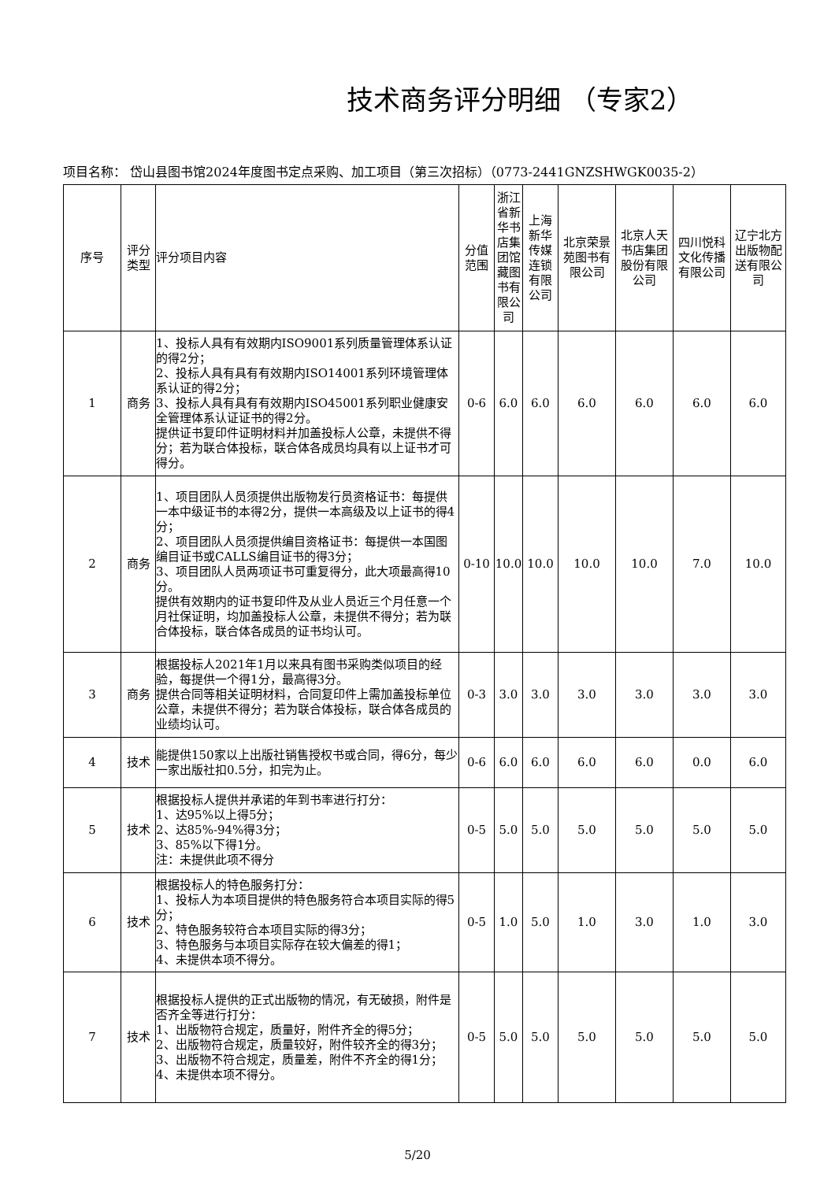技术商务评分明细 （专家2）
项目名称： 岱山县图书馆2024年度图书定点采购、加工项目（第三次招标）（0773-2441GNZSHWGK0035-2）
| 序号 | 评分类型 | 评分项目内容 | 分值范围 | 浙江省新华书店集团馆藏图书有限公司 | 上海新华传媒连锁有限公司 | 北京荣景苑图书有限公司 | 北京人天书店集团股份有限公司 | 四川悦科文化传播有限公司 | 辽宁北方出版物配送有限公司 |
| --- | --- | --- | --- | --- | --- | --- | --- | --- | --- |
| 1 | 商务 | 1、投标人具有有效期内ISO9001系列质量管理体系认证的得2分； 2、投标人具有具有有效期内ISO14001系列环境管理体系认证的得2分； 3、投标人具有具有有效期内ISO45001系列职业健康安全管理体系认证证书的得2分。 提供证书复印件证明材料并加盖投标人公章，未提供不得分；若为联合体投标，联合体各成员均具有以上证书才可得分。 | 0-6 | 6.0 | 6.0 | 6.0 | 6.0 | 6.0 | 6.0 |
| 2 | 商务 | 1、项目团队人员须提供出版物发行员资格证书：每提供一本中级证书的本得2分，提供一本高级及以上证书的得4分； 2、项目团队人员须提供编目资格证书：每提供一本国图编目证书或CALLS编目证书的得3分； 3、项目团队人员两项证书可重复得分，此大项最高得10分。 提供有效期内的证书复印件及从业人员近三个月任意一个月社保证明，均加盖投标人公章，未提供不得分；若为联合体投标，联合体各成员的证书均认可。 | 0-10 | 10.0 | 10.0 | 10.0 | 10.0 | 7.0 | 10.0 |
| 3 | 商务 | 根据投标人2021年1月以来具有图书采购类似项目的经验，每提供一个得1分，最高得3分。 提供合同等相关证明材料，合同复印件上需加盖投标单位公章，未提供不得分；若为联合体投标，联合体各成员的业绩均认可。 | 0-3 | 3.0 | 3.0 | 3.0 | 3.0 | 3.0 | 3.0 |
| 4 | 技术 | 能提供150家以上出版社销售授权书或合同，得6分，每少一家出版社扣0.5分，扣完为止。 | 0-6 | 6.0 | 6.0 | 6.0 | 6.0 | 0.0 | 6.0 |
| 5 | 技术 | 根据投标人提供并承诺的年到书率进行打分： 1、达95%以上得5分； 2、达85%-94%得3分； 3、85%以下得1分。 注：未提供此项不得分 | 0-5 | 5.0 | 5.0 | 5.0 | 5.0 | 5.0 | 5.0 |
| 6 | 技术 | 根据投标人的特色服务打分： 1、投标人为本项目提供的特色服务符合本项目实际的得5分； 2、特色服务较符合本项目实际的得3分； 3、特色服务与本项目实际存在较大偏差的得1； 4、未提供本项不得分。 | 0-5 | 1.0 | 5.0 | 1.0 | 3.0 | 1.0 | 3.0 |
| 7 | 技术 | 根据投标人提供的正式出版物的情况，有无破损，附件是否齐全等进行打分： 1、出版物符合规定，质量好，附件齐全的得5分； 2、出版物符合规定，质量较好，附件较齐全的得3分； 3、出版物不符合规定，质量差，附件不齐全的得1分； 4、未提供本项不得分。 | 0-5 | 5.0 | 5.0 | 5.0 | 5.0 | 5.0 | 5.0 |
5/20